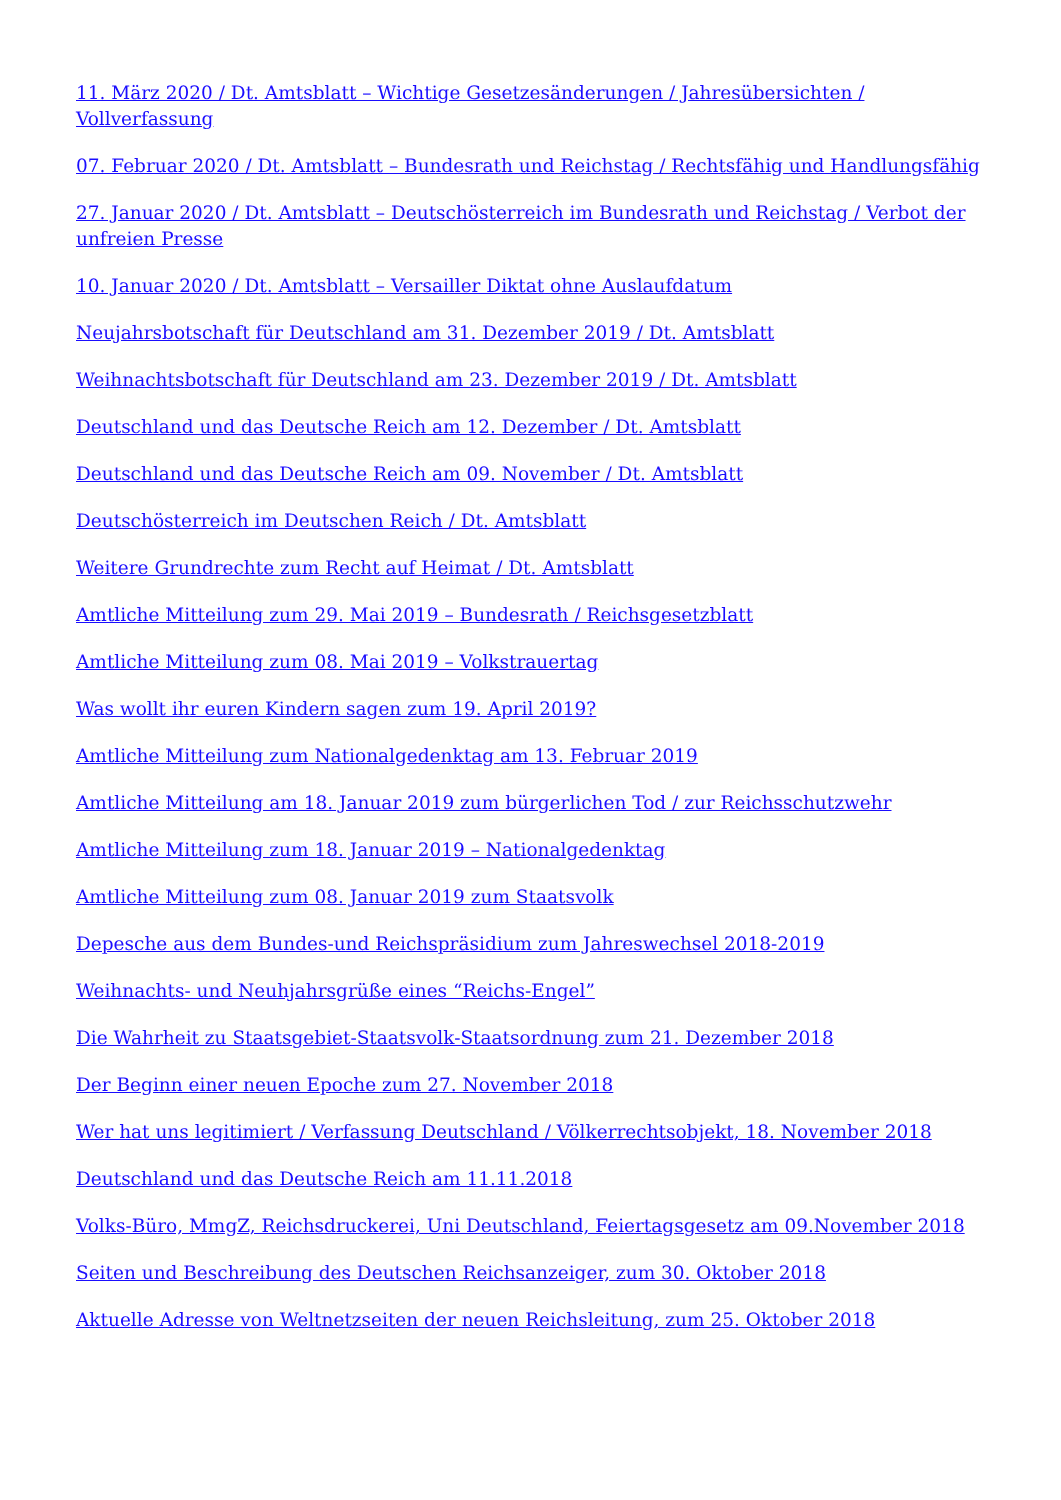11. März 2020 / Dt. Amtsblatt – Wichtige Gesetzesänderungen / Jahresübersichten / Vollverfassung
07. Februar 2020 / Dt. Amtsblatt – Bundesrath und Reichstag / Rechtsfähig und Handlungsfähig
27. Januar 2020 / Dt. Amtsblatt – Deutschösterreich im Bundesrath und Reichstag / Verbot der unfreien Presse
10. Januar 2020 / Dt. Amtsblatt – Versailler Diktat ohne Auslaufdatum
Neujahrsbotschaft für Deutschland am 31. Dezember 2019 / Dt. Amtsblatt
Weihnachtsbotschaft für Deutschland am 23. Dezember 2019 / Dt. Amtsblatt
Deutschland und das Deutsche Reich am 12. Dezember / Dt. Amtsblatt
Deutschland und das Deutsche Reich am 09. November / Dt. Amtsblatt
Deutschösterreich im Deutschen Reich / Dt. Amtsblatt
Weitere Grundrechte zum Recht auf Heimat / Dt. Amtsblatt
Amtliche Mitteilung zum 29. Mai 2019 – Bundesrath / Reichsgesetzblatt
Amtliche Mitteilung zum 08. Mai 2019 – Volkstrauertag
Was wollt ihr euren Kindern sagen zum 19. April 2019?
Amtliche Mitteilung zum Nationalgedenktag am 13. Februar 2019
Amtliche Mitteilung am 18. Januar 2019 zum bürgerlichen Tod / zur Reichsschutzwehr
Amtliche Mitteilung zum 18. Januar 2019 – Nationalgedenktag
Amtliche Mitteilung zum 08. Januar 2019 zum Staatsvolk
Depesche aus dem Bundes-und Reichspräsidium zum Jahreswechsel 2018-2019
Weihnachts- und Neuhjahrsgrüße eines “Reichs-Engel”
Die Wahrheit zu Staatsgebiet-Staatsvolk-Staatsordnung zum 21. Dezember 2018
Der Beginn einer neuen Epoche zum 27. November 2018
Wer hat uns legitimiert / Verfassung Deutschland / Völkerrechtsobjekt, 18. November 2018
Deutschland und das Deutsche Reich am 11.11.2018
Volks-Büro, MmgZ, Reichsdruckerei, Uni Deutschland, Feiertagsgesetz am 09.November 2018
Seiten und Beschreibung des Deutschen Reichsanzeiger, zum 30. Oktober 2018
Aktuelle Adresse von Weltnetzseiten der neuen Reichsleitung, zum 25. Oktober 2018